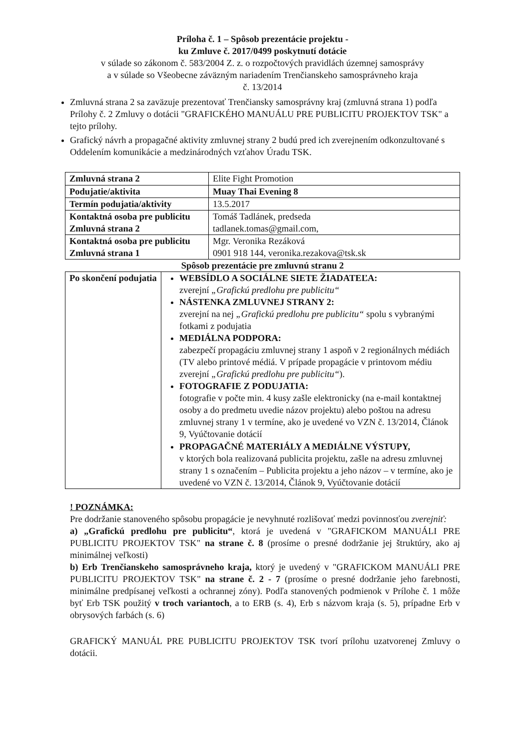Príloha č. 1 – Spôsob prezentácie projektu -
ku Zmluve č. 2017/0499 poskytnutí dotácie
v súlade so zákonom č. 583/2004 Z. z. o rozpočtových pravidlách územnej samosprávy
a v súlade so Všeobecne záväzným nariadením Trenčianskeho samosprávneho kraja
č. 13/2014
Zmluvná strana 2 sa zaväzuje prezentovať Trenčiansky samosprávny kraj (zmluvná strana 1) podľa Prílohy č. 2 Zmluvy o dotácii "GRAFICKÉHO MANUÁLU PRE PUBLICITU PROJEKTOV TSK" a tejto prílohy.
Grafický návrh a propagačné aktivity zmluvnej strany 2 budú pred ich zverejnením odkonzultované s Oddelením komunikácie a medzinárodných vzťahov Úradu TSK.
| Zmluvná strana 2 | Elite Fight Promotion |
| Podujatie/aktivita | Muay Thai Evening 8 |
| Termín podujatia/aktivity | 13.5.2017 |
| Kontaktná osoba pre publicitu Zmluvná strana 2 | Tomáš Tadlánek, predseda tadlanek.tomas@gmail.com, |
| Kontaktná osoba pre publicitu Zmluvná strana 1 | Mgr. Veronika Rezáková 0901 918 144, veronika.rezakova@tsk.sk |
Spôsob prezentácie pre zmluvnú stranu 2
| Po skončení podujatia | WEBSÍDLO A SOCIÁLNE SIETE ŽIADATEĽA: zverejní „Grafickú predlohu pre publicitu“ NÁSTENKA ZMLUVNEJ STRANY 2: zverejní na nej „Grafickú predlohu pre publicitu“ spolu s vybranými fotkami z podujatia MEDIÁLNA PODPORA: zabezpečí propagáciu zmluvnej strany 1 aspoň v 2 regionálnych médiách (TV alebo printové médiá. V prípade propagácie v printovom médiu zverejní „Grafickú predlohu pre publicitu“ ). FOTOGRAFIE Z PODUJATIA: fotografie v počte min. 4 kusy zašle elektronicky (na e-mail kontaktnej osoby a do predmetu uvedie názov projektu) alebo poštou na adresu zmluvnej strany 1 v termíne, ako je uvedené vo VZN č. 13/2014, Článok 9, Vyúčtovanie dotácií PROPAGAČNÉ MATERIÁLY A MEDIÁLNE VÝSTUPY, v ktorých bola realizovaná publicita projektu, zašle na adresu zmluvnej strany 1 s označením – Publicita projektu a jeho názov – v termíne, ako je uvedené vo VZN č. 13/2014, Článok 9, Vyúčtovanie dotácií |
! POZNÁMKA:
Pre dodržanie stanoveného spôsobu propagácie je nevyhnuté rozlišovať medzi povinnosťou zverejniť:
a) „Grafickú predlohu pre publicitu“, ktorá je uvedená v "GRAFICKOM MANUÁLI PRE PUBLICITU PROJEKTOV TSK" na strane č. 8 (prosíme o presné dodržanie jej štruktúry, ako aj minimálnej veľkosti)
b) Erb Trenčianskeho samosprávneho kraja, ktorý je uvedený v "GRAFICKOM MANUÁLI PRE PUBLICITU PROJEKTOV TSK" na strane č. 2 - 7 (prosíme o presné dodržanie jeho farebnosti, minimálne predpísanej veľkosti a ochrannej zóny). Podľa stanovených podmienok v Prílohe č. 1 môže byť Erb TSK použitý v troch variantoch, a to ERB (s. 4), Erb s názvom kraja (s. 5), prípadne Erb v obrysových farbách (s. 6)
GRAFICKÝ MANUÁL PRE PUBLICITU PROJEKTOV TSK tvorí prílohu uzatvorenej Zmluvy o dotácii.